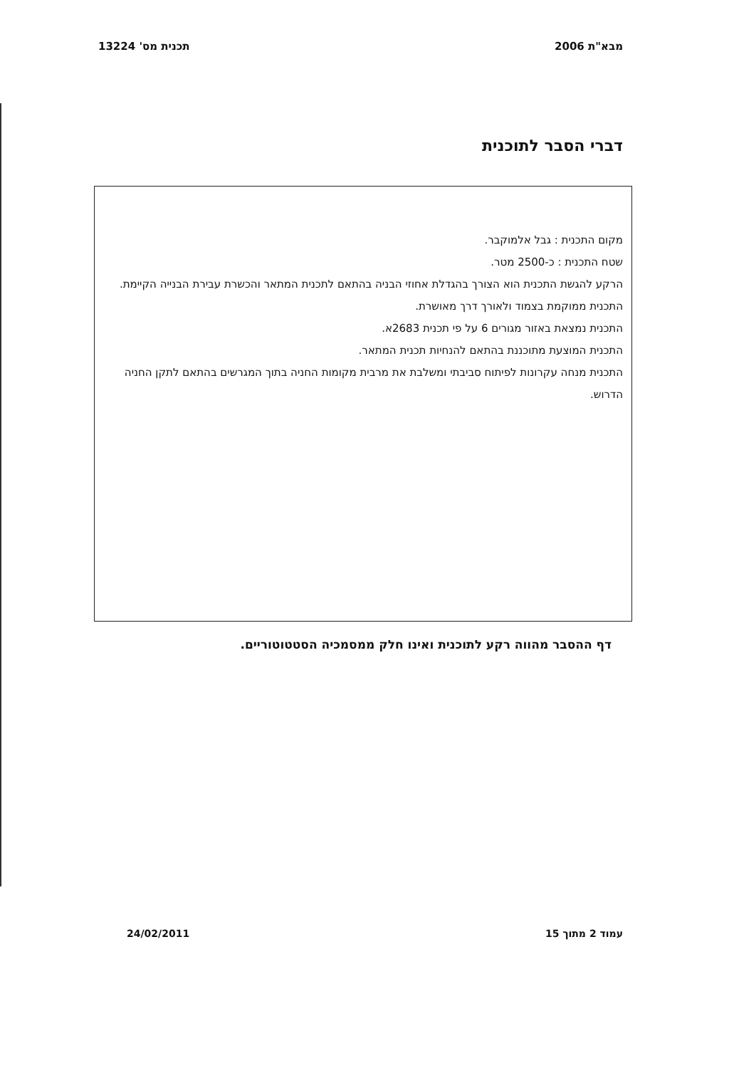מבא"ת 2006 תכנית מס' 13224
דברי הסבר לתוכנית
מקום התכנית : גבל אלמוקבר.
שטח התכנית : כ-2500 מטר.
הרקע להגשת התכנית הוא הצורך בהגדלת אחוזי הבניה בהתאם לתכנית המתאר והכשרת עבירת הבנייה הקיימת.
התכנית ממוקמת בצמוד ולאורך דרך מאושרת.
התכנית נמצאת באזור מגורים 6 על פי תכנית 2683א.
התכנית המוצעת מתוכננת בהתאם להנחיות תכנית המתאר.
התכנית מנחה עקרונות לפיתוח סביבתי ומשלבת את מרבית מקומות החניה בתוך המגרשים בהתאם לתקן החניה הדרוש.
דף ההסבר מהווה רקע לתוכנית ואינו חלק ממסמכיה הסטטוטוריים.
עמוד 2 מתוך 15 24/02/2011